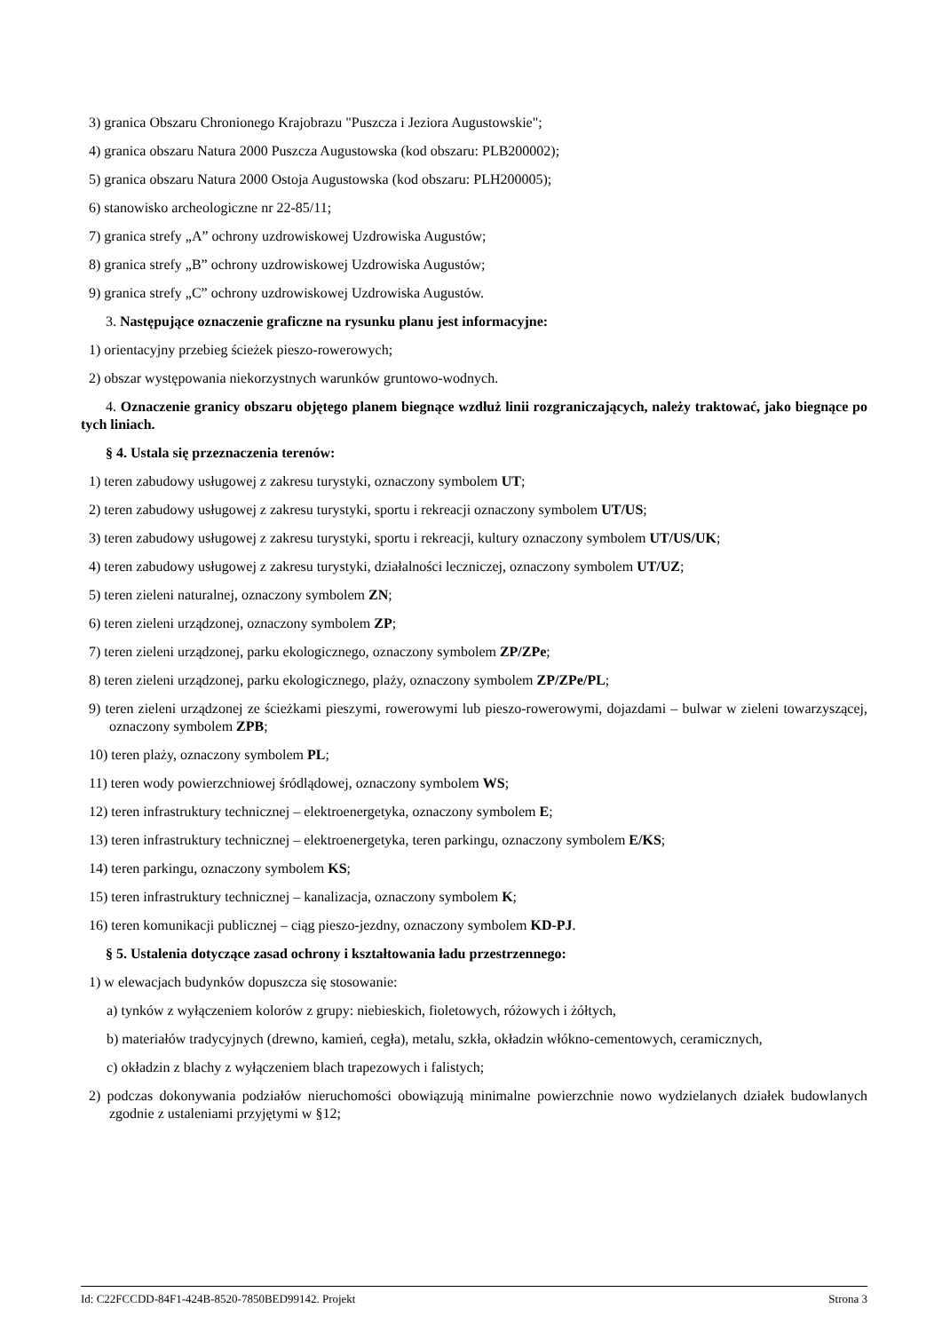3) granica Obszaru Chronionego Krajobrazu "Puszcza i Jeziora Augustowskie";
4) granica obszaru Natura 2000 Puszcza Augustowska (kod obszaru: PLB200002);
5) granica obszaru Natura 2000 Ostoja Augustowska (kod obszaru: PLH200005);
6) stanowisko archeologiczne nr 22-85/11;
7) granica strefy „A” ochrony uzdrowiskowej Uzdrowiska Augustów;
8) granica strefy „B” ochrony uzdrowiskowej Uzdrowiska Augustów;
9) granica strefy „C” ochrony uzdrowiskowej Uzdrowiska Augustów.
3. Następujące oznaczenie graficzne na rysunku planu jest informacyjne:
1) orientacyjny przebieg ścieżek pieszo-rowerowych;
2) obszar występowania niekorzystnych warunków gruntowo-wodnych.
4. Oznaczenie granicy obszaru objętego planem biegnące wzdłuż linii rozgraniczających, należy traktować, jako biegnące po tych liniach.
§ 4. Ustala się przeznaczenia terenów:
1) teren zabudowy usługowej z zakresu turystyki, oznaczony symbolem UT;
2) teren zabudowy usługowej z zakresu turystyki, sportu i rekreacji oznaczony symbolem UT/US;
3) teren zabudowy usługowej z zakresu turystyki, sportu i rekreacji, kultury oznaczony symbolem UT/US/UK;
4) teren zabudowy usługowej z zakresu turystyki, działalności leczniczej, oznaczony symbolem UT/UZ;
5) teren zieleni naturalnej, oznaczony symbolem ZN;
6) teren zieleni urządzonej, oznaczony symbolem ZP;
7) teren zieleni urządzonej, parku ekologicznego, oznaczony symbolem ZP/ZPe;
8) teren zieleni urządzonej, parku ekologicznego, plaży, oznaczony symbolem ZP/ZPe/PL;
9) teren zieleni urządzonej ze ścieżkami pieszymi, rowerowymi lub pieszo-rowerowymi, dojazdami – bulwar w zieleni towarzyszącej, oznaczony symbolem ZPB;
10) teren plaży, oznaczony symbolem PL;
11) teren wody powierzchniowej śródlądowej, oznaczony symbolem WS;
12) teren infrastruktury technicznej – elektroenergetyka, oznaczony symbolem E;
13) teren infrastruktury technicznej – elektroenergetyka, teren parkingu, oznaczony symbolem E/KS;
14) teren parkingu, oznaczony symbolem KS;
15) teren infrastruktury technicznej – kanalizacja, oznaczony symbolem K;
16) teren komunikacji publicznej – ciąg pieszo-jezdny, oznaczony symbolem KD-PJ.
§ 5. Ustalenia dotyczące zasad ochrony i kształtowania ładu przestrzennego:
1) w elewacjach budynków dopuszcza się stosowanie:
a) tynków z wyłączeniem kolorów z grupy: niebieskich, fioletowych, różowych i żółtych,
b) materiałów tradycyjnych (drewno, kamień, cegła), metalu, szkła, okładzin włókno-cementowych, ceramicznych,
c) okładzin z blachy z wyłączeniem blach trapezowych i falistych;
2) podczas dokonywania podziałów nieruchomości obowiązują minimalne powierzchnie nowo wydzielanych działek budowlanych zgodnie z ustaleniami przyjętymi w §12;
Id: C22FCCDD-84F1-424B-8520-7850BED99142. Projekt Strona 3